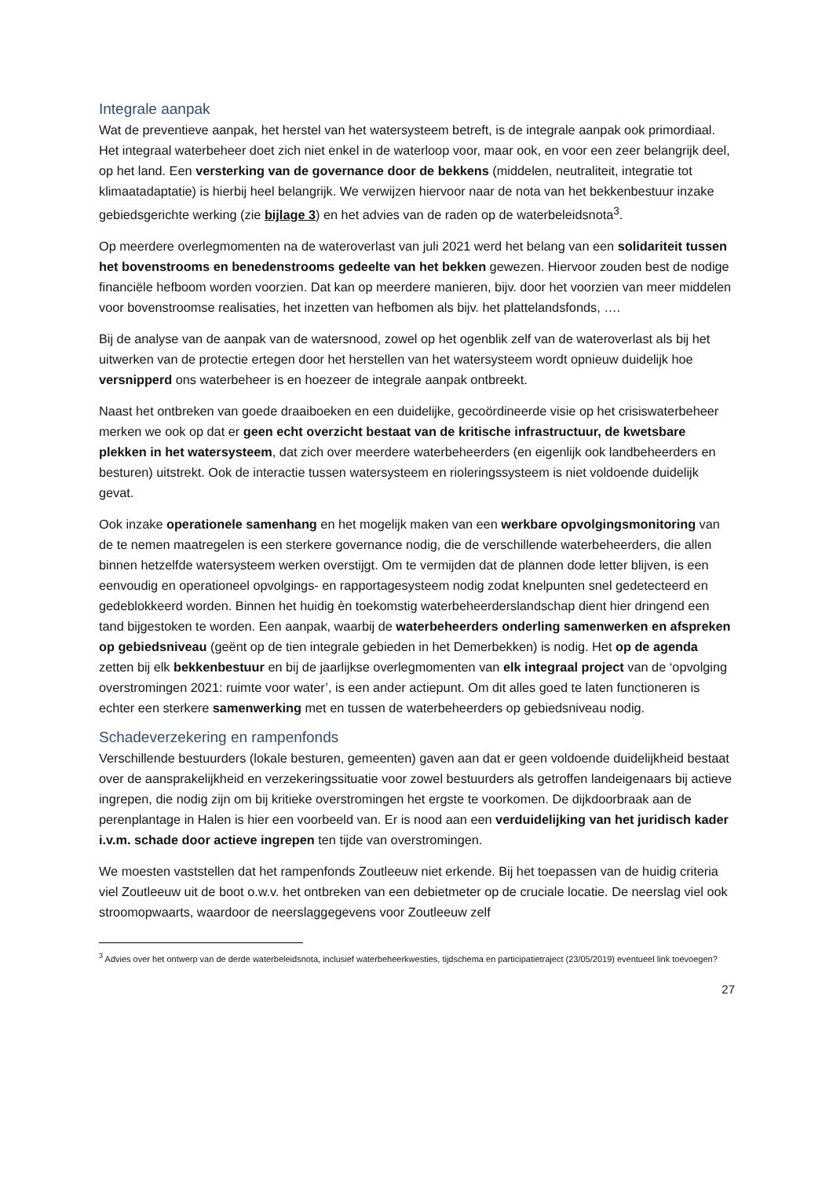Integrale aanpak
Wat de preventieve aanpak, het herstel van het watersysteem betreft, is de integrale aanpak ook primordiaal. Het integraal waterbeheer doet zich niet enkel in de waterloop voor, maar ook, en voor een zeer belangrijk deel, op het land. Een versterking van de governance door de bekkens (middelen, neutraliteit, integratie tot klimaatadaptatie) is hierbij heel belangrijk. We verwijzen hiervoor naar de nota van het bekkenbestuur inzake gebiedsgerichte werking (zie bijlage 3) en het advies van de raden op de waterbeleidsnota<sup>3</sup>.
Op meerdere overlegmomenten na de wateroverlast van juli 2021 werd het belang van een solidariteit tussen het bovenstrooms en benedenstrooms gedeelte van het bekken gewezen. Hiervoor zouden best de nodige financiële hefboom worden voorzien. Dat kan op meerdere manieren, bijv. door het voorzien van meer middelen voor bovenstroomse realisaties, het inzetten van hefbomen als bijv. het plattelandsfonds, ….
Bij de analyse van de aanpak van de watersnood, zowel op het ogenblik zelf van de wateroverlast als bij het uitwerken van de protectie ertegen door het herstellen van het watersysteem wordt opnieuw duidelijk hoe versnipperd ons waterbeheer is en hoezeer de integrale aanpak ontbreekt.
Naast het ontbreken van goede draaiboeken en een duidelijke, gecoördineerde visie op het crisiswaterbeheer merken we ook op dat er geen echt overzicht bestaat van de kritische infrastructuur, de kwetsbare plekken in het watersysteem, dat zich over meerdere waterbeheerders (en eigenlijk ook landbeheerders en besturen) uitstrekt. Ook de interactie tussen watersysteem en rioleringssysteem is niet voldoende duidelijk gevat.
Ook inzake operationele samenhang en het mogelijk maken van een werkbare opvolgingsmonitoring van de te nemen maatregelen is een sterkere governance nodig, die de verschillende waterbeheerders, die allen binnen hetzelfde watersysteem werken overstijgt. Om te vermijden dat de plannen dode letter blijven, is een eenvoudig en operationeel opvolgings- en rapportagesysteem nodig zodat knelpunten snel gedetecteerd en gedeblokkeerd worden. Binnen het huidig èn toekomstig waterbeheerderslandschap dient hier dringend een tand bijgestoken te worden. Een aanpak, waarbij de waterbeheerders onderling samenwerken en afspreken op gebiedsniveau (geënt op de tien integrale gebieden in het Demerbekken) is nodig. Het op de agenda zetten bij elk bekkenbestuur en bij de jaarlijkse overlegmomenten van elk integraal project van de ‘opvolging overstromingen 2021: ruimte voor water’, is een ander actiepunt. Om dit alles goed te laten functioneren is echter een sterkere samenwerking met en tussen de waterbeheerders op gebiedsniveau nodig.
Schadeverzekering en rampenfonds
Verschillende bestuurders (lokale besturen, gemeenten) gaven aan dat er geen voldoende duidelijkheid bestaat over de aansprakelijkheid en verzekeringssituatie voor zowel bestuurders als getroffen landeigenaars bij actieve ingrepen, die nodig zijn om bij kritieke overstromingen het ergste te voorkomen. De dijkdoorbraak aan de perenplantage in Halen is hier een voorbeeld van. Er is nood aan een verduidelijking van het juridisch kader i.v.m. schade door actieve ingrepen ten tijde van overstromingen.
We moesten vaststellen dat het rampenfonds Zoutleeuw niet erkende. Bij het toepassen van de huidig criteria viel Zoutleeuw uit de boot o.w.v. het ontbreken van een debietmeter op de cruciale locatie. De neerslag viel ook stroomopwaarts, waardoor de neerslaggegevens voor Zoutleeuw zelf
<sup>3</sup> Advies over het ontwerp van de derde waterbeleidsnota, inclusief waterbeheerkwesties, tijdschema en participatietraject (23/05/2019) eventueel link toevoegen?
27